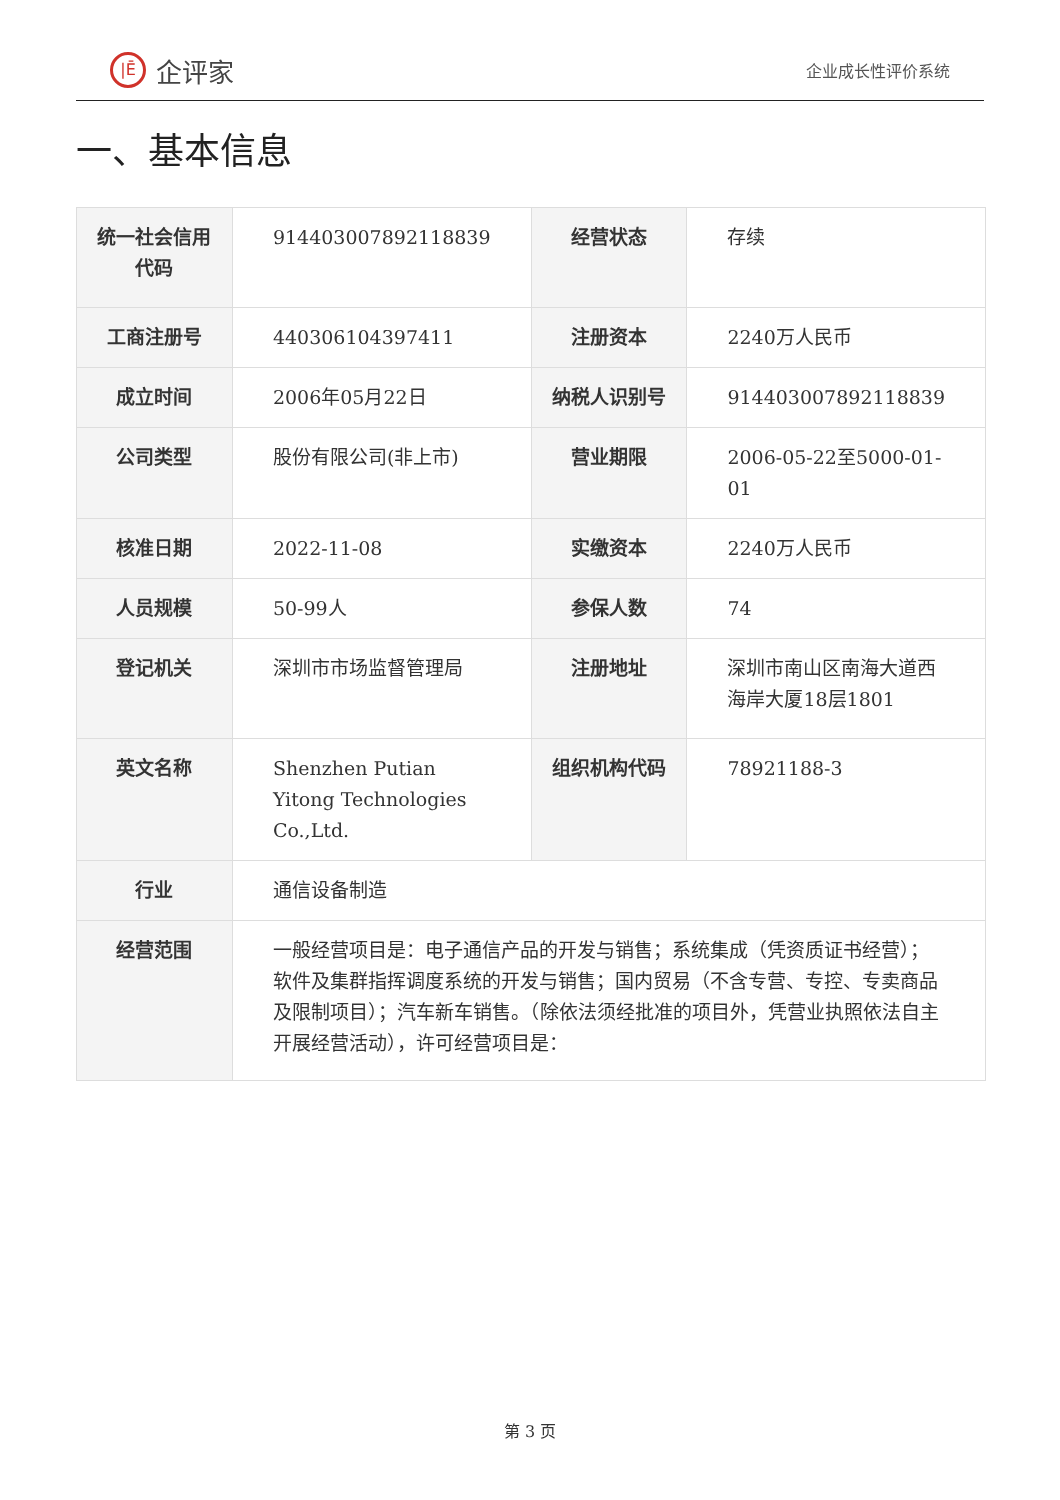|Ē 企评家
企业成长性评价系统
一、基本信息
| 统一社会信用代码 | 914403007892118839 | 经营状态 | 存续 |
| 工商注册号 | 440306104397411 | 注册资本 | 2240万人民币 |
| 成立时间 | 2006年05月22日 | 纳税人识别号 | 914403007892118839 |
| 公司类型 | 股份有限公司(非上市) | 营业期限 | 2006-05-22至5000-01-01 |
| 核准日期 | 2022-11-08 | 实缴资本 | 2240万人民币 |
| 人员规模 | 50-99人 | 参保人数 | 74 |
| 登记机关 | 深圳市市场监督管理局 | 注册地址 | 深圳市南山区南海大道西海岸大厦18层1801 |
| 英文名称 | Shenzhen Putian Yitong Technologies Co.,Ltd. | 组织机构代码 | 78921188-3 |
| 行业 | 通信设备制造 | | |
| 经营范围 | 一般经营项目是：电子通信产品的开发与销售；系统集成（凭资质证书经营）；软件及集群指挥调度系统的开发与销售；国内贸易（不含专营、专控、专卖商品及限制项目）；汽车新车销售。（除依法须经批准的项目外，凭营业执照依法自主开展经营活动），许可经营项目是： | | |
第 3 页